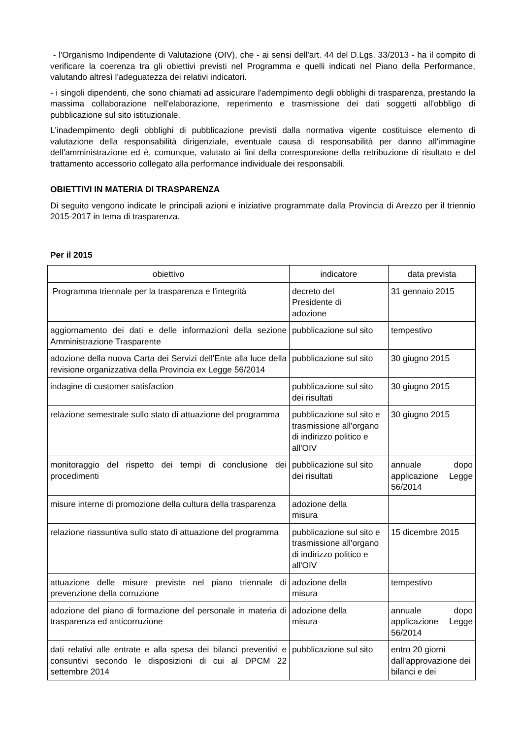- l'Organismo Indipendente di Valutazione (OIV), che - ai sensi dell'art. 44 del D.Lgs. 33/2013 - ha il compito di verificare la coerenza tra gli obiettivi previsti nel Programma e quelli indicati nel Piano della Performance, valutando altresì l'adeguatezza dei relativi indicatori.
- i singoli dipendenti, che sono chiamati ad assicurare l'adempimento degli obblighi di trasparenza, prestando la massima collaborazione nell'elaborazione, reperimento e trasmissione dei dati soggetti all'obbligo di pubblicazione sul sito istituzionale.
L'inadempimento degli obblighi di pubblicazione previsti dalla normativa vigente costituisce elemento di valutazione della responsabilità dirigenziale, eventuale causa di responsabilità per danno all'immagine dell'amministrazione ed è, comunque, valutato ai fini della corresponsione della retribuzione di risultato e del trattamento accessorio collegato alla performance individuale dei responsabili.
OBIETTIVI IN MATERIA DI TRASPARENZA
Di seguito vengono indicate le principali azioni e iniziative programmate dalla Provincia di Arezzo per il triennio 2015-2017 in tema di trasparenza.
Per il 2015
| obiettivo | indicatore | data prevista |
| Programma triennale per la trasparenza e l'integrità | decreto del Presidente di adozione | 31 gennaio 2015 |
| aggiornamento dei dati e delle informazioni della sezione Amministrazione Trasparente | pubblicazione sul sito | tempestivo |
| adozione della nuova Carta dei Servizi dell'Ente alla luce della revisione organizzativa della Provincia ex Legge 56/2014 | pubblicazione sul sito | 30 giugno 2015 |
| indagine di customer satisfaction | pubblicazione sul sito dei risultati | 30 giugno 2015 |
| relazione semestrale sullo stato di attuazione del programma | pubblicazione sul sito e trasmissione all'organo di indirizzo politico e all'OIV | 30 giugno 2015 |
| monitoraggio del rispetto dei tempi di conclusione dei procedimenti | pubblicazione sul sito dei risultati | annuale dopo applicazione Legge 56/2014 |
| misure interne di promozione della cultura della trasparenza | adozione della misura | |
| relazione riassuntiva sullo stato di attuazione del programma | pubblicazione sul sito e trasmissione all'organo di indirizzo politico e all'OIV | 15 dicembre 2015 |
| attuazione delle misure previste nel piano triennale di prevenzione della corruzione | adozione della misura | tempestivo |
| adozione del piano di formazione del personale in materia di trasparenza ed anticorruzione | adozione della misura | annuale dopo applicazione Legge 56/2014 |
| dati relativi alle entrate e alla spesa dei bilanci preventivi e consuntivi secondo le disposizioni di cui al DPCM 22 settembre 2014 | pubblicazione sul sito | entro 20 giorni dall'approvazione dei bilanci e dei |